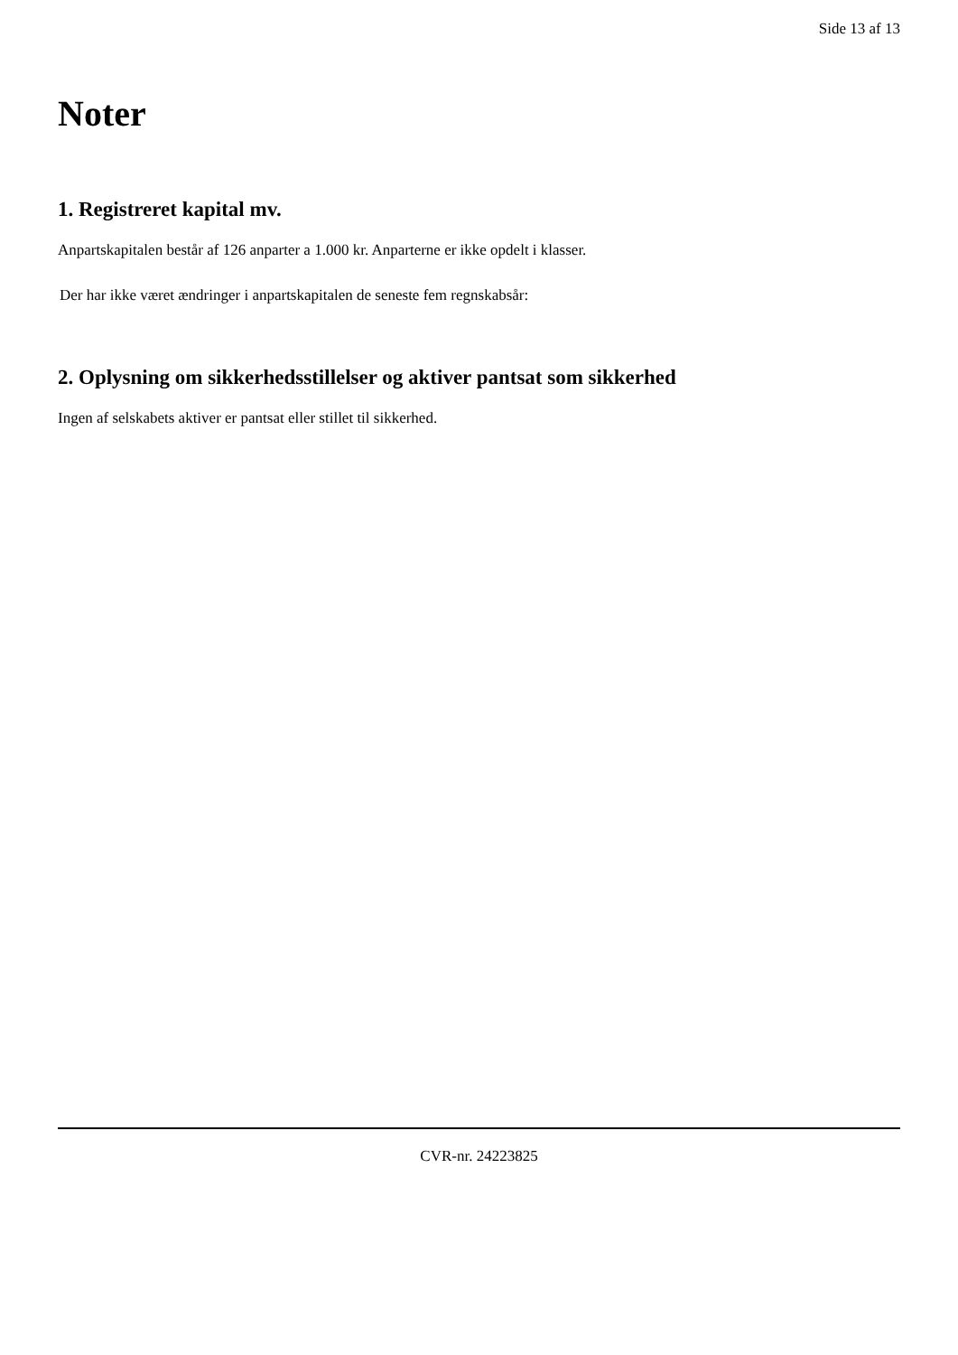Side 13 af 13
Noter
1. Registreret kapital mv.
Anpartskapitalen består af 126 anparter a 1.000 kr. Anparterne er ikke opdelt i klasser.
Der har ikke været ændringer i anpartskapitalen de seneste fem regnskabsår:
2. Oplysning om sikkerhedsstillelser og aktiver pantsat som sikkerhed
Ingen af selskabets aktiver er pantsat eller stillet til sikkerhed.
CVR-nr. 24223825